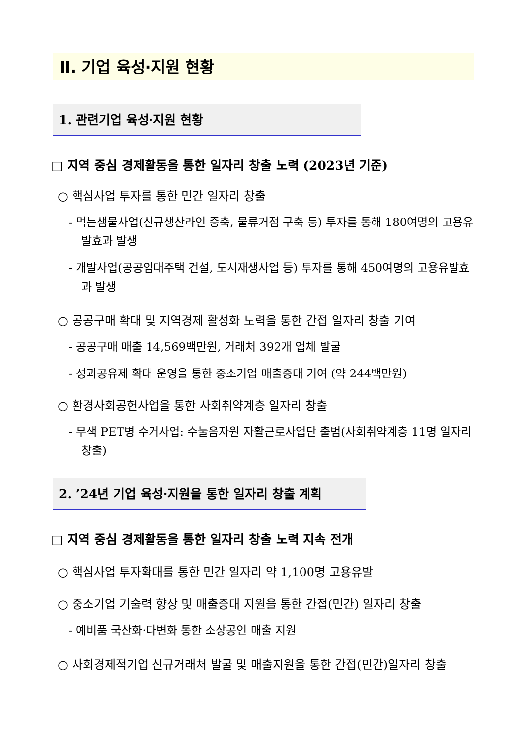Ⅱ. 기업 육성·지원 현황
1. 관련기업 육성·지원 현황
□ 지역 중심 경제활동을 통한 일자리 창출 노력 (2023년 기준)
○ 핵심사업 투자를 통한 민간 일자리 창출
- 먹는샘물사업(신규생산라인 증축, 물류거점 구축 등) 투자를 통해 180여명의 고용유발효과 발생
- 개발사업(공공임대주택 건설, 도시재생사업 등) 투자를 통해 450여명의 고용유발효과 발생
○ 공공구매 확대 및 지역경제 활성화 노력을 통한 간접 일자리 창출 기여
- 공공구매 매출 14,569백만원, 거래처 392개 업체 발굴
- 성과공유제 확대 운영을 통한 중소기업 매출증대 기여 (약 244백만원)
○ 환경사회공헌사업을 통한 사회취약계층 일자리 창출
- 무색 PET병 수거사업: 수눌음자원 자활근로사업단 출범(사회취약계층 11명 일자리 창출)
2. ’24년 기업 육성·지원을 통한 일자리 창출 계획
□ 지역 중심 경제활동을 통한 일자리 창출 노력 지속 전개
○ 핵심사업 투자확대를 통한 민간 일자리 약 1,100명 고용유발
○ 중소기업 기술력 향상 및 매출증대 지원을 통한 간접(민간) 일자리 창출
- 예비품 국산화·다변화 통한 소상공인 매출 지원
○ 사회경제적기업 신규거래처 발굴 및 매출지원을 통한 간접(민간)일자리 창출